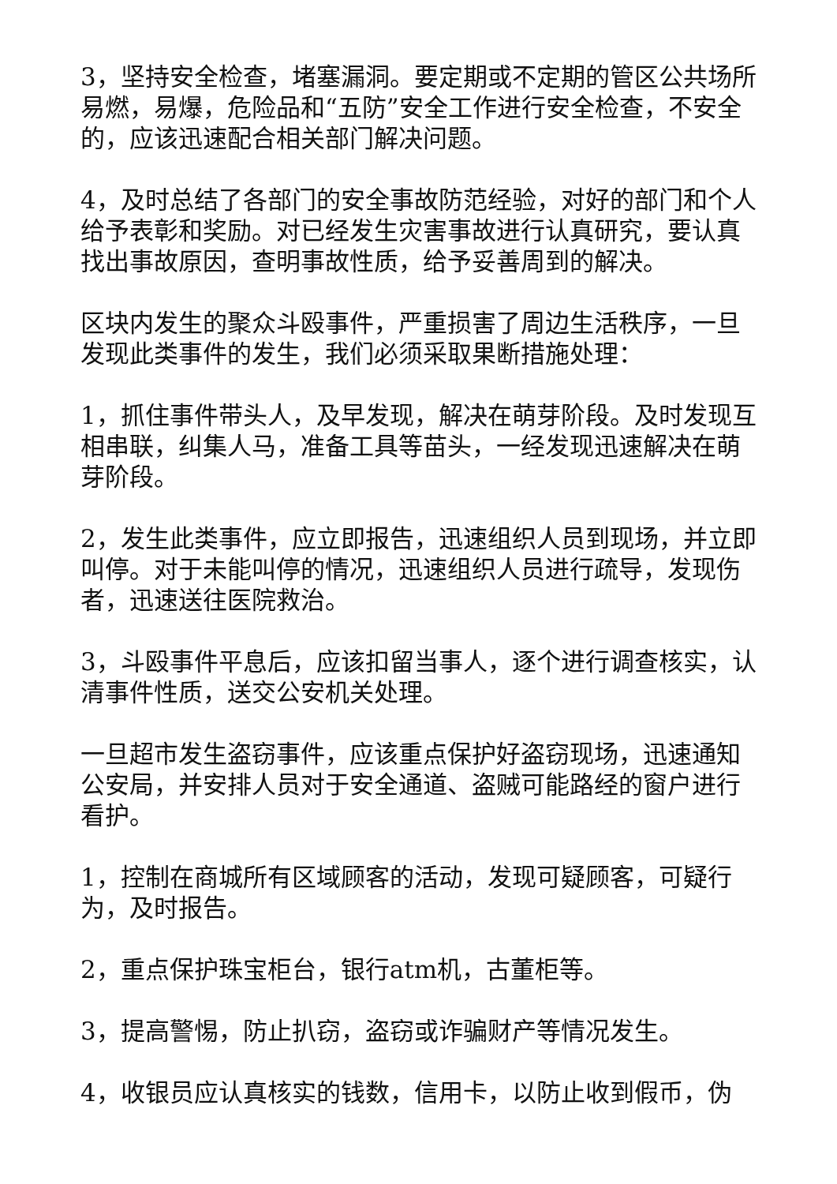3，坚持安全检查，堵塞漏洞。要定期或不定期的管区公共场所易燃，易爆，危险品和“五防”安全工作进行安全检查，不安全的，应该迅速配合相关部门解决问题。
4，及时总结了各部门的安全事故防范经验，对好的部门和个人给予表彰和奖励。对已经发生灾害事故进行认真研究，要认真找出事故原因，查明事故性质，给予妥善周到的解决。
区块内发生的聚众斗殴事件，严重损害了周边生活秩序，一旦发现此类事件的发生，我们必须采取果断措施处理：
1，抓住事件带头人，及早发现，解决在萌芽阶段。及时发现互相串联，纠集人马，准备工具等苗头，一经发现迅速解决在萌芽阶段。
2，发生此类事件，应立即报告，迅速组织人员到现场，并立即叫停。对于未能叫停的情况，迅速组织人员进行疏导，发现伤者，迅速送往医院救治。
3，斗殴事件平息后，应该扣留当事人，逐个进行调查核实，认清事件性质，送交公安机关处理。
一旦超市发生盗窃事件，应该重点保护好盗窃现场，迅速通知公安局，并安排人员对于安全通道、盗贼可能路经的窗户进行看护。
1，控制在商城所有区域顾客的活动，发现可疑顾客，可疑行为，及时报告。
2，重点保护珠宝柜台，银行atm机，古董柜等。
3，提高警惕，防止扒窃，盗窃或诈骗财产等情况发生。
4，收银员应认真核实的钱数，信用卡，以防止收到假币，伪